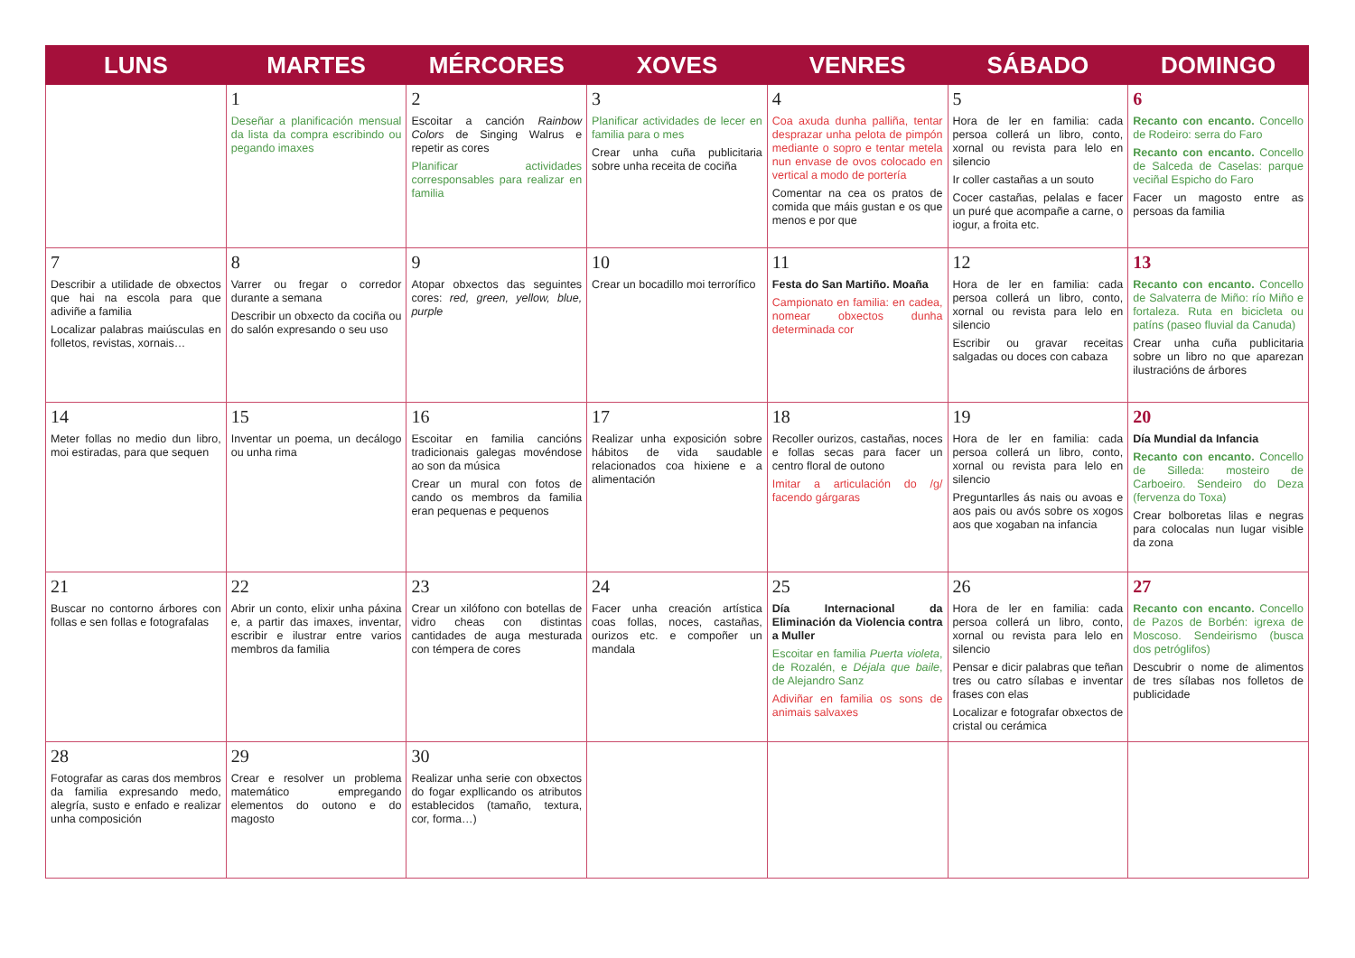| LUNS | MARTES | MÉRCORES | XOVES | VENRES | SÁBADO | DOMINGO |
| --- | --- | --- | --- | --- | --- | --- |
| | 1 Deseñar a planificación mensual da lista da compra escribindo ou pegando imaxes | 2 Escoitar a canción Rainbow Colors de Singing Walrus e repetir as cores Planificar actividades corresponsables para realizar en familia | 3 Planificar actividades de lecer en familia para o mes Crear unha cuña publicitaria sobre unha receita de cociña | 4 Coa axuda dunha palliña, tentar desprazar unha pelota de pimpón mediante o sopro e tentar metela nun envase de ovos colocado en vertical a modo de portería Comentar na cea os pratos de comida que máis gustan e os que menos e por que | 5 Hora de ler en familia: cada persoa collerá un libro, conto, xornal ou revista para lelo en silencio Ir coller castañas a un souto Cocer castañas, pelalas e facer un puré que acompañe a carne, o iogur, a froita etc. | 6 Recanto con encanto. Concello de Rodeiro: serra do Faro Recanto con encanto. Concello de Salceda de Caselas: parque veciñal Espicho do Faro Facer un magosto entre as persoas da familia |
| 7 Describir a utilidade de obxectos que hai na escola para que adiviñe a familia Localizar palabras maiúsculas en folletos, revistas, xornais… | 8 Varrer ou fregar o corredor durante a semana Describir un obxecto da cociña ou do salón expresando o seu uso | 9 Atopar obxectos das seguintes cores: red, green, yellow, blue, purple | 10 Crear un bocadillo moi terrorífico | 11 Festa do San Martiño. Moaña Campionato en familia: en cadea, nomear obxectos dunha determinada cor | 12 Hora de ler en familia: cada persoa collerá un libro, conto, xornal ou revista para lelo en silencio Escribir ou gravar receitas salgadas ou doces con cabaza | 13 Recanto con encanto. Concello de Salvaterra de Miño: río Miño e fortaleza. Ruta en bicicleta ou patíns (paseo fluvial da Canuda) Crear unha cuña publicitaria sobre un libro no que aparezan ilustracións de árbores |
| 14 Meter follas no medio dun libro, moi estiradas, para que sequen | 15 Inventar un poema, un decálogo ou unha rima | 16 Escoitar en familia cancións tradicionais galegas movéndose ao son da música Crear un mural con fotos de cando os membros da familia eran pequenas e pequenos | 17 Realizar unha exposición sobre hábitos de vida saudable relacionados coa hixiene e a alimentación | 18 Recoller ourizos, castañas, noces e follas secas para facer un centro floral de outono Imitar a articulación do /g/ facendo gárgaras | 19 Hora de ler en familia: cada persoa collerá un libro, conto, xornal ou revista para lelo en silencio Preguntarlles ás nais ou avoas e aos pais ou avós sobre os xogos aos que xogaban na infancia | 20 Día Mundial da Infancia Recanto con encanto. Concello de Silleda: mosteiro de Carboeiro. Sendeiro do Deza (fervenza do Toxa) Crear bolboretas lilas e negras para colocalas nun lugar visible da zona |
| 21 Buscar no contorno árbores con follas e sen follas e fotografalas | 22 Abrir un conto, elixir unha páxina e, a partir das imaxes, inventar, escribir e ilustrar entre varios membros da familia | 23 Crear un xilófono con botellas de vidro cheas con distintas cantidades de auga mesturada con témpera de cores | 24 Facer unha creación artística coas follas, noces, castañas, ourizos etc. e compoñer un mandala | 25 Día Internacional da Eliminación da Violencia contra a Muller Escoitar en familia Puerta violeta , de Rozalén, e Déjala que baile , de Alejandro Sanz Adiviñar en familia os sons de animais salvaxes | 26 Hora de ler en familia: cada persoa collerá un libro, conto, xornal ou revista para lelo en silencio Pensar e dicir palabras que teñan tres ou catro sílabas e inventar frases con elas Localizar e fotografar obxectos de cristal ou cerámica | 27 Recanto con encanto. Concello de Pazos de Borbén: igrexa de Moscoso. Sendeirismo (busca dos petróglifos) Descubrir o nome de alimentos de tres sílabas nos folletos de publicidade |
| 28 Fotografar as caras dos membros da familia expresando medo, alegría, susto e enfado e realizar unha composición | 29 Crear e resolver un problema matemático empregando elementos do outono e do magosto | 30 Realizar unha serie con obxectos do fogar expllicando os atributos establecidos (tamaño, textura, cor, forma…) | | | | |